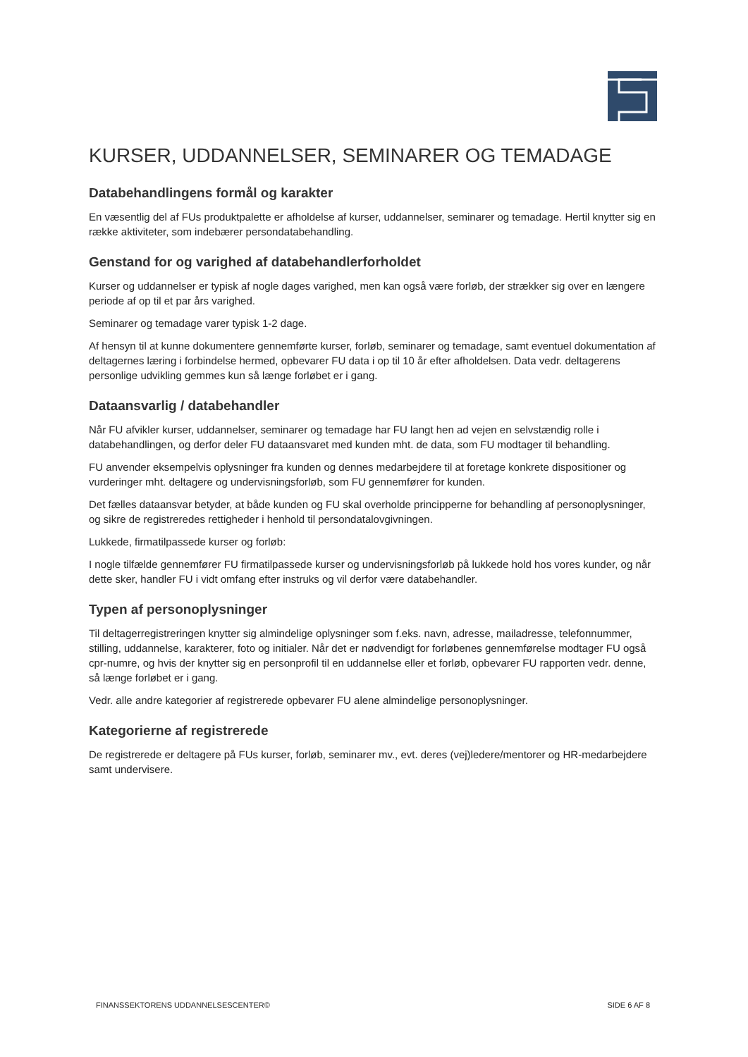KURSER, UDDANNELSER, SEMINARER OG TEMADAGE
Databehandlingens formål og karakter
En væsentlig del af FUs produktpalette er afholdelse af kurser, uddannelser, seminarer og temadage. Hertil knytter sig en række aktiviteter, som indebærer persondatabehandling.
Genstand for og varighed af databehandlerforholdet
Kurser og uddannelser er typisk af nogle dages varighed, men kan også være forløb, der strækker sig over en længere periode af op til et par års varighed.
Seminarer og temadage varer typisk 1-2 dage.
Af hensyn til at kunne dokumentere gennemførte kurser, forløb, seminarer og temadage, samt eventuel dokumentation af deltagernes læring i forbindelse hermed, opbevarer FU data i op til 10 år efter afholdelsen. Data vedr. deltagerens personlige udvikling gemmes kun så længe forløbet er i gang.
Dataansvarlig / databehandler
Når FU afvikler kurser, uddannelser, seminarer og temadage har FU langt hen ad vejen en selvstændig rolle i databehandlingen, og derfor deler FU dataansvaret med kunden mht. de data, som FU modtager til behandling.
FU anvender eksempelvis oplysninger fra kunden og dennes medarbejdere til at foretage konkrete dispositioner og vurderinger mht. deltagere og undervisningsforløb, som FU gennemfører for kunden.
Det fælles dataansvar betyder, at både kunden og FU skal overholde principperne for behandling af personoplysninger, og sikre de registreredes rettigheder i henhold til persondatalovgivningen.
Lukkede, firmatilpassede kurser og forløb:
I nogle tilfælde gennemfører FU firmatilpassede kurser og undervisningsforløb på lukkede hold hos vores kunder, og når dette sker, handler FU i vidt omfang efter instruks og vil derfor være databehandler.
Typen af personoplysninger
Til deltagerregistreringen knytter sig almindelige oplysninger som f.eks. navn, adresse, mailadresse, telefonnummer, stilling, uddannelse, karakterer, foto og initialer. Når det er nødvendigt for forløbenes gennemførelse modtager FU også cpr-numre, og hvis der knytter sig en personprofil til en uddannelse eller et forløb, opbevarer FU rapporten vedr. denne, så længe forløbet er i gang.
Vedr. alle andre kategorier af registrerede opbevarer FU alene almindelige personoplysninger.
Kategorierne af registrerede
De registrerede er deltagere på FUs kurser, forløb, seminarer mv., evt. deres (vej)ledere/mentorer og HR-medarbejdere samt undervisere.
FINANSSEKTORENS UDDANNELSESCENTER© SIDE 6 AF 8